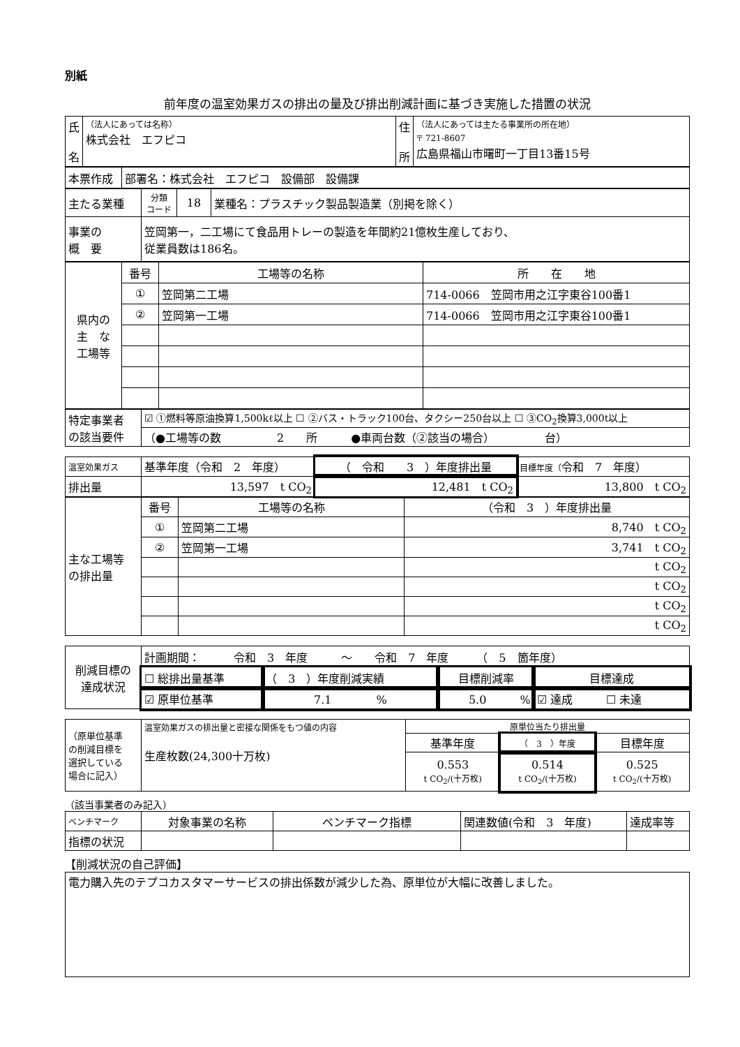別紙
前年度の温室効果ガスの排出の量及び排出削減計画に基づき実施した措置の状況
| 氏 名 | （法人にあっては名称） 株式会社 エフピコ | 住 所 | （法人にあっては主たる事業所の所在地） 〒 721-8607 広島県福山市曙町一丁目13番15号 |
| 本票作成 | 部署名：株式会社 エフピコ 設備部 設備課 |
| 主たる業種 | 分類 コード | 18 | 業種名：プラスチック製品製造業（別掲を除く） |
| 事業の 概 要 | 笠岡第一，二工場にて食品用トレーの製造を年間約21億枚生産しており、 従業員数は186名。 | | |
| 県内の 主 な 工場等 | 番号 | 工場等の名称 | 所 在 地 |
| | ① | 笠岡第二工場 | 714-0066 笠岡市用之江字東谷100番1 |
| | ② | 笠岡第一工場 | 714-0066 笠岡市用之江字東谷100番1 |
| 特定事業者 の該当要件 | ☑ ①燃料等原油換算1,500kℓ以上 ☐ ②バス・トラック100台、タクシー250台以上 ☐ ③CO<sub>2</sub>換算3,000t以上 |
| | （●工場等の数 2 所 ●車両台数（②該当の場合） 台） |
| 温室効果ガス | 基準年度（令和 2 年度） | （ 令和 3 ）年度排出量 | 目標年度（ 令和 7 年度） |
| 排出量 | 13,597 t CO<sub>2</sub> | 12,481 t CO<sub>2</sub> | 13,800 t CO<sub>2</sub> |
| 主な工場等 の排出量 | 番号 | 工場等の名称 | （令和 3 ）年度排出量 |
| | ① | 笠岡第二工場 | 8,740 t CO<sub>2</sub> |
| | ② | 笠岡第一工場 | 3,741 t CO<sub>2</sub> |
| | | | t CO<sub>2</sub> |
| | | | t CO<sub>2</sub> |
| | | | t CO<sub>2</sub> |
| | | | t CO<sub>2</sub> |
| 削減目標の 達成状況 | 計画期間： 令和 3 年度 ～ 令和 7 年度 （ 5 箇年度） | | | |
| | ☐ 総排出量基準 | （ 3 ）年度削減実績 | 目標削減率 | 目標達成 |
| | ☑ 原単位基準 | 7.1 % | 5.0 % | ☑ 達成 ☐ 未達 |
| （原単位基準 の削減目標を 選択している 場合に記入） | 温室効果ガスの排出量と密接な関係をもつ値の内容 生産枚数(24,300十万枚) | 原単位当たり排出量 | | |
| | | 基準年度 | （ 3 ）年度 | 目標年度 |
| | | 0.553 t CO<sub>2</sub>/(十万枚) | 0.514 t CO<sub>2</sub>/(十万枚) | 0.525 t CO<sub>2</sub>/(十万枚) |
（該当事業者のみ記入）
| ベンチマーク | 対象事業の名称 | ベンチマーク指標 | 関連数値(令和 3 年度) | 達成率等 |
| 指標の状況 | | | | |
【削減状況の自己評価】
| 電力購入先のテプコカスタマーサービスの排出係数が減少した為、原単位が大幅に改善しました。 |